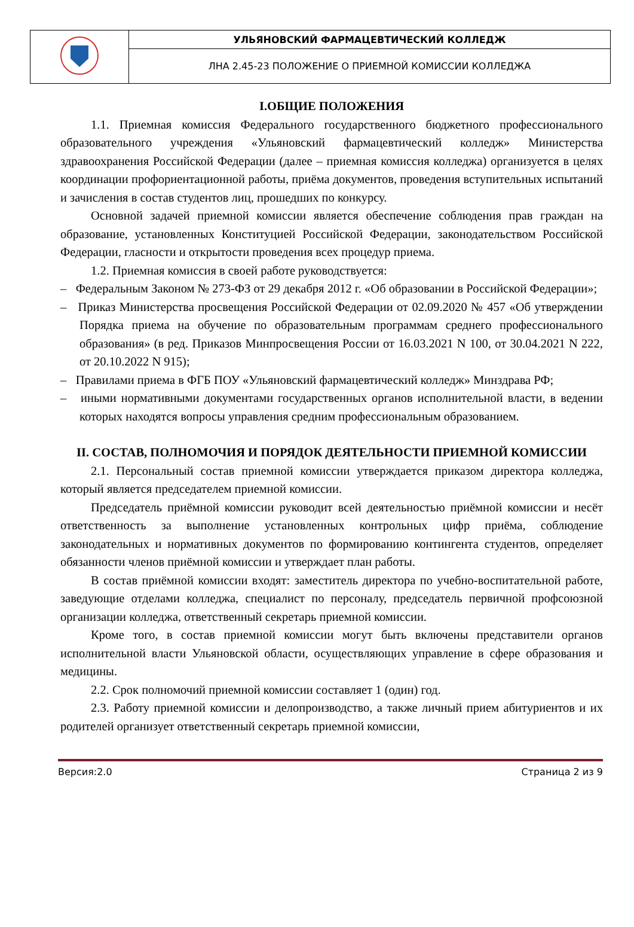| | УЛЬЯНОВСКИЙ ФАРМАЦЕВТИЧЕСКИЙ КОЛЛЕДЖ |
| | ЛНА 2.45-23 ПОЛОЖЕНИЕ О ПРИЕМНОЙ КОМИССИИ КОЛЛЕДЖА |
I.ОБЩИЕ ПОЛОЖЕНИЯ
1.1. Приемная комиссия Федерального государственного бюджетного профессионального образовательного учреждения «Ульяновский фармацевтический колледж» Министерства здравоохранения Российской Федерации (далее – приемная комиссия колледжа) организуется в целях координации профориентационной работы, приёма документов, проведения вступительных испытаний и зачисления в состав студентов лиц, прошедших по конкурсу.
Основной задачей приемной комиссии является обеспечение соблюдения прав граждан на образование, установленных Конституцией Российской Федерации, законодательством Российской Федерации, гласности и открытости проведения всех процедур приема.
1.2. Приемная комиссия в своей работе руководствуется:
– Федеральным Законом № 273-ФЗ от 29 декабря 2012 г. «Об образовании в Российской Федерации»;
– Приказ Министерства просвещения Российской Федерации от 02.09.2020 № 457 «Об утверждении Порядка приема на обучение по образовательным программам среднего профессионального образования» (в ред. Приказов Минпросвещения России от 16.03.2021 N 100, от 30.04.2021 N 222, от 20.10.2022 N 915);
– Правилами приема в ФГБ ПОУ «Ульяновский фармацевтический колледж» Минздрава РФ;
– иными нормативными документами государственных органов исполнительной власти, в ведении которых находятся вопросы управления средним профессиональным образованием.
II. СОСТАВ, ПОЛНОМОЧИЯ И ПОРЯДОК ДЕЯТЕЛЬНОСТИ ПРИЕМНОЙ КОМИССИИ
2.1. Персональный состав приемной комиссии утверждается приказом директора колледжа, который является председателем приемной комиссии.
Председатель приёмной комиссии руководит всей деятельностью приёмной комиссии и несёт ответственность за выполнение установленных контрольных цифр приёма, соблюдение законодательных и нормативных документов по формированию контингента студентов, определяет обязанности членов приёмной комиссии и утверждает план работы.
В состав приёмной комиссии входят: заместитель директора по учебно-воспитательной работе, заведующие отделами колледжа, специалист по персоналу, председатель первичной профсоюзной организации колледжа, ответственный секретарь приемной комиссии.
Кроме того, в состав приемной комиссии могут быть включены представители органов исполнительной власти Ульяновской области, осуществляющих управление в сфере образования и медицины.
2.2. Срок полномочий приемной комиссии составляет 1 (один) год.
2.3. Работу приемной комиссии и делопроизводство, а также личный прием абитуриентов и их родителей организует ответственный секретарь приемной комиссии,
Версия:2.0 Страница 2 из 9